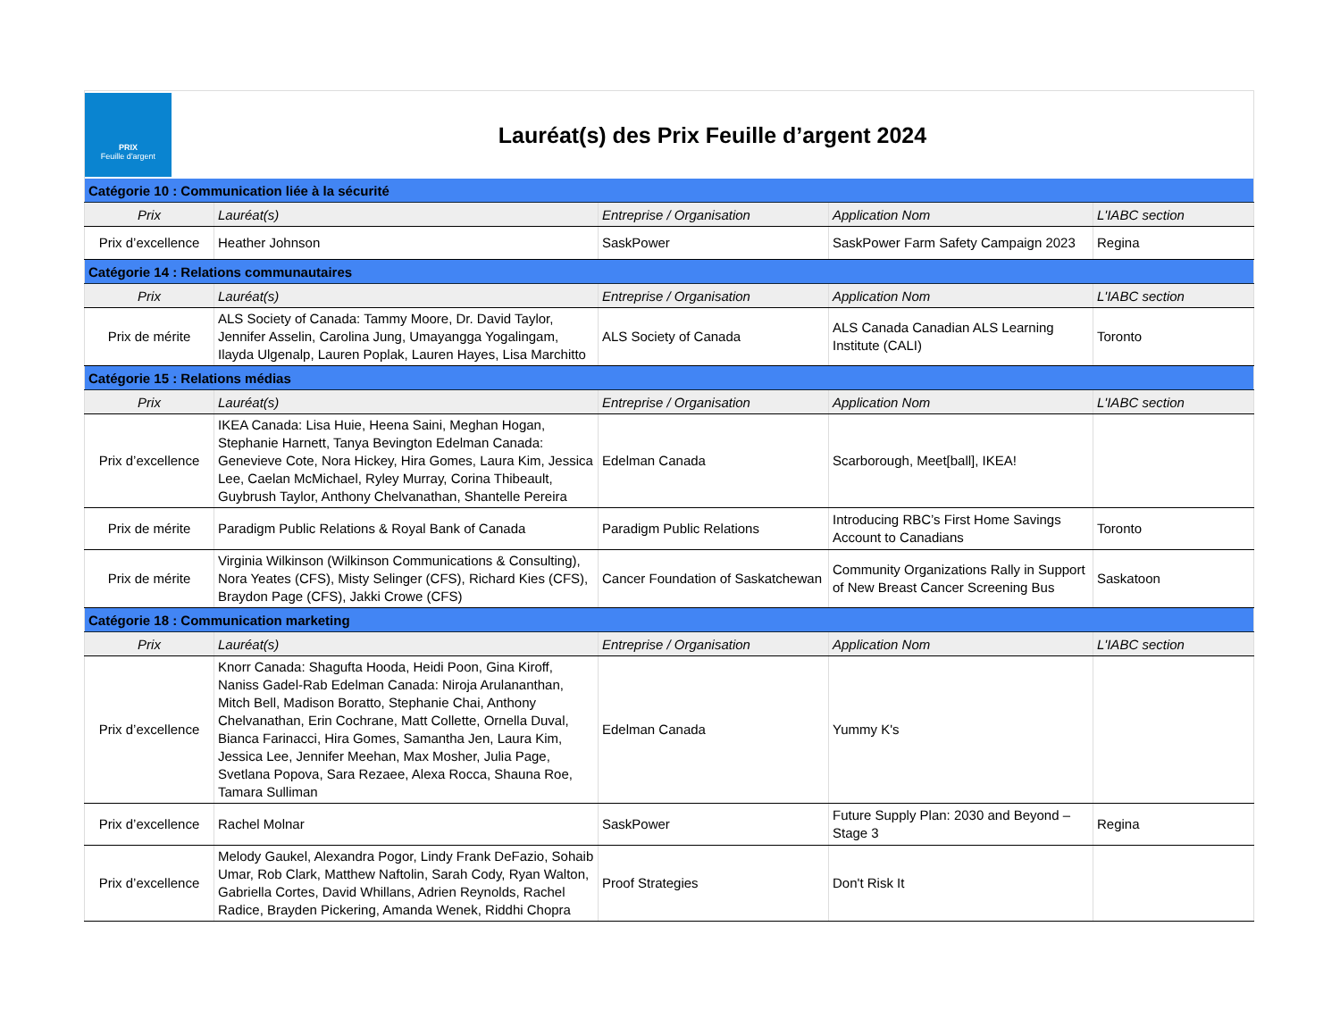PRIX
Feuille d'argent
Lauréat(s) des Prix Feuille d’argent 2024
| Catégorie 10 : Communication liée à la sécurité | | | | |
| Prix | Lauréat(s) | Entreprise / Organisation | Application Nom | L'IABC section |
| Prix d’excellence | Heather Johnson | SaskPower | SaskPower Farm Safety Campaign 2023 | Regina |
| Catégorie 14 : Relations communautaires | | | | |
| Prix | Lauréat(s) | Entreprise / Organisation | Application Nom | L'IABC section |
| Prix de mérite | ALS Society of Canada: Tammy Moore, Dr. David Taylor, Jennifer Asselin, Carolina Jung, Umayangga Yogalingam, Ilayda Ulgenalp, Lauren Poplak, Lauren Hayes, Lisa Marchitto | ALS Society of Canada | ALS Canada Canadian ALS Learning Institute (CALI) | Toronto |
| Catégorie 15 : Relations médias | | | | |
| Prix | Lauréat(s) | Entreprise / Organisation | Application Nom | L'IABC section |
| Prix d’excellence | IKEA Canada: Lisa Huie, Heena Saini, Meghan Hogan, Stephanie Harnett, Tanya Bevington Edelman Canada: Genevieve Cote, Nora Hickey, Hira Gomes, Laura Kim, Jessica Lee, Caelan McMichael, Ryley Murray, Corina Thibeault, Guybrush Taylor, Anthony Chelvanathan, Shantelle Pereira | Edelman Canada | Scarborough, Meet[ball], IKEA! | |
| Prix de mérite | Paradigm Public Relations & Royal Bank of Canada | Paradigm Public Relations | Introducing RBC’s First Home Savings Account to Canadians | Toronto |
| Prix de mérite | Virginia Wilkinson (Wilkinson Communications & Consulting), Nora Yeates (CFS), Misty Selinger (CFS), Richard Kies (CFS), Braydon Page (CFS), Jakki Crowe (CFS) | Cancer Foundation of Saskatchewan | Community Organizations Rally in Support of New Breast Cancer Screening Bus | Saskatoon |
| Catégorie 18 : Communication marketing | | | | |
| Prix | Lauréat(s) | Entreprise / Organisation | Application Nom | L'IABC section |
| Prix d’excellence | Knorr Canada: Shagufta Hooda, Heidi Poon, Gina Kiroff, Naniss Gadel-Rab Edelman Canada: Niroja Arulananthan, Mitch Bell, Madison Boratto, Stephanie Chai, Anthony Chelvanathan, Erin Cochrane, Matt Collette, Ornella Duval, Bianca Farinacci, Hira Gomes, Samantha Jen, Laura Kim, Jessica Lee, Jennifer Meehan, Max Mosher, Julia Page, Svetlana Popova, Sara Rezaee, Alexa Rocca, Shauna Roe, Tamara Sulliman | Edelman Canada | Yummy K's | |
| Prix d’excellence | Rachel Molnar | SaskPower | Future Supply Plan: 2030 and Beyond – Stage 3 | Regina |
| Prix d’excellence | Melody Gaukel, Alexandra Pogor, Lindy Frank DeFazio, Sohaib Umar, Rob Clark, Matthew Naftolin, Sarah Cody, Ryan Walton, Gabriella Cortes, David Whillans, Adrien Reynolds, Rachel Radice, Brayden Pickering, Amanda Wenek, Riddhi Chopra | Proof Strategies | Don't Risk It | |